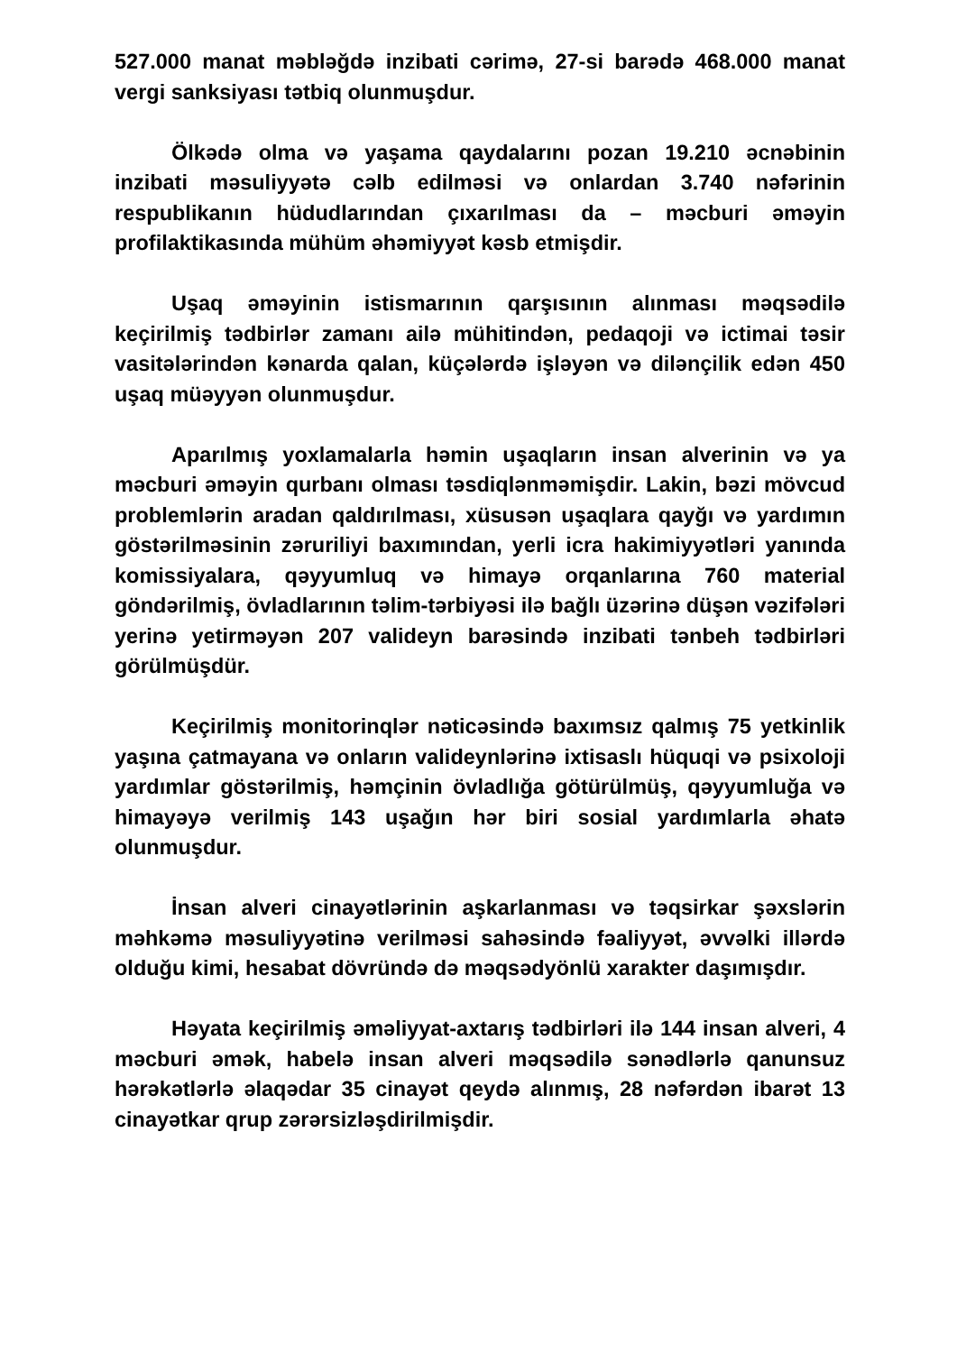527.000 manat məbləğdə inzibati cərimə, 27-si barədə 468.000 manat vergi sanksiyası tətbiq olunmuşdur.
Ölkədə olma və yaşama qaydalarını pozan 19.210 əcnəbinin inzibati məsuliyyətə cəlb edilməsi və onlardan 3.740 nəfərinin respublikanın hüdudlarından çıxarılması da – məcburi əməyin profilaktikasında mühüm əhəmiyyət kəsb etmişdir.
Uşaq əməyinin istismarının qarşısının alınması məqsədilə keçirilmiş tədbirlər zamanı ailə mühitindən, pedaqoji və ictimai təsir vasitələrindən kənarda qalan, küçələrdə işləyən və dilənçilik edən 450 uşaq müəyyən olunmuşdur.
Aparılmış yoxlamalarla həmin uşaqların insan alverinin və ya məcburi əməyin qurbanı olması təsdiqlənməmişdir. Lakin, bəzi mövcud problemlərin aradan qaldırılması, xüsusən uşaqlara qayğı və yardımın göstərilməsinin zəruriliyi baxımından, yerli icra hakimiyyətləri yanında komissiyalara, qəyyumluq və himayə orqanlarına 760 material göndərilmiş, övladlarının təlim-tərbiyəsi ilə bağlı üzərinə düşən vəzifələri yerinə yetirməyən 207 valideyn barəsində inzibati tənbeh tədbirləri görülmüşdür.
Keçirilmiş monitorinqlər nəticəsində baxımsız qalmış 75 yetkinlik yaşına çatmayana və onların valideynlərinə ixtisaslı hüquqi və psixoloji yardımlar göstərilmiş, həmçinin övladlığa götürülmüş, qəyyumluğa və himayəyə verilmiş 143 uşağın hər biri sosial yardımlarla əhatə olunmuşdur.
İnsan alveri cinayətlərinin aşkarlanması və təqsirkar şəxslərin məhkəmə məsuliyyətinə verilməsi sahəsində fəaliyyət, əvvəlki illərdə olduğu kimi, hesabat dövründə də məqsədyönlü xarakter daşımışdır.
Həyata keçirilmiş əməliyyat-axtarış tədbirləri ilə 144 insan alveri, 4 məcburi əmək, habelə insan alveri məqsədilə sənədlərlə qanunsuz hərəkətlərlə əlaqədar 35 cinayət qeydə alınmış, 28 nəfərdən ibarət 13 cinayətkar qrup zərərsizləşdirilmişdir.